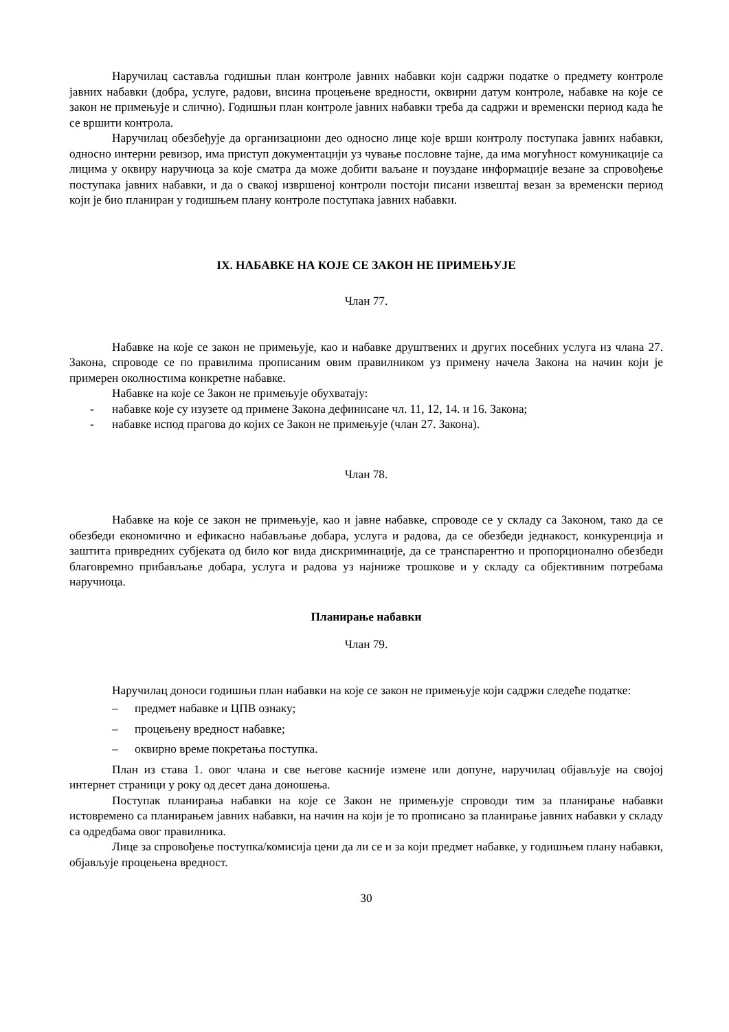Наручилац саставља годишњи план контроле јавних набавки који садржи податке о предмету контроле јавних набавки (добра, услуге, радови, висина процењене вредности, оквирни датум контроле, набавке на које се закон не примењује и слично). Годишњи план контроле јавних набавки треба да садржи и временски период када ће се вршити контрола.
Наручилац обезбеђује да организациони део односно лице које врши контролу поступака јавних набавки, односно интерни ревизор, има приступ документацији уз чување пословне тајне, да има могућност комуникације са лицима у оквиру наручиоца за које сматра да може добити ваљане и поуздане информације везане за спровођење поступака јавних набавки, и да о свакој извршеној контроли постоји писани извештај везан за временски период који је био планиран у годишњем плану контроле поступака јавних набавки.
IX. НАБАВКЕ НА КОЈЕ СЕ ЗАКОН НЕ ПРИМЕЊУЈЕ
Члан 77.
Набавке на које се закон не примењује, као и набавке друштвених и других посебних услуга из члана 27. Закона, спроводе се по правилима прописаним овим правилником уз примену начела Закона на начин који је примерен околностима конкретне набавке.
Набавке на које се Закон не примењује обухватају:
- набавке које су изузете од примене Закона дефинисане чл. 11, 12, 14. и 16. Закона;
- набавке испод прагова до којих се Закон не примењује (члан 27. Закона).
Члан 78.
Набавке на које се закон не примењује, као и јавне набавке, спроводе се у складу са Законом, тако да се обезбеди економично и ефикасно набављање добара, услуга и радова, да се обезбеди једнакост, конкуренција и заштита привредних субјеката од било ког вида дискриминације, да се транспарентно и пропорционално обезбеди благовремно прибављање добара, услуга и радова уз најниже трошкове и у складу са објективним потребама наручиоца.
Планирање набавки
Члан 79.
Наручилац доноси годишњи план набавки на које се закон не примењује који садржи следеће податке:
– предмет набавке и ЦПВ ознаку;
– процењену вредност набавке;
– оквирно време покретања поступка.
План из става 1. овог члана и све његове касније измене или допуне, наручилац објављује на својој интернет страници у року од десет дана доношења.
Поступак планирања набавки на које се Закон не примењује спроводи тим за планирање набавки истовремено са планирањем јавних набавки, на начин на који је то прописано за планирање јавних набавки у складу са одредбама овог правилника.
Лице за спровођење поступка/комисија цени да ли се и за који предмет набавке, у годишњем плану набавки, објављује процењена вредност.
30